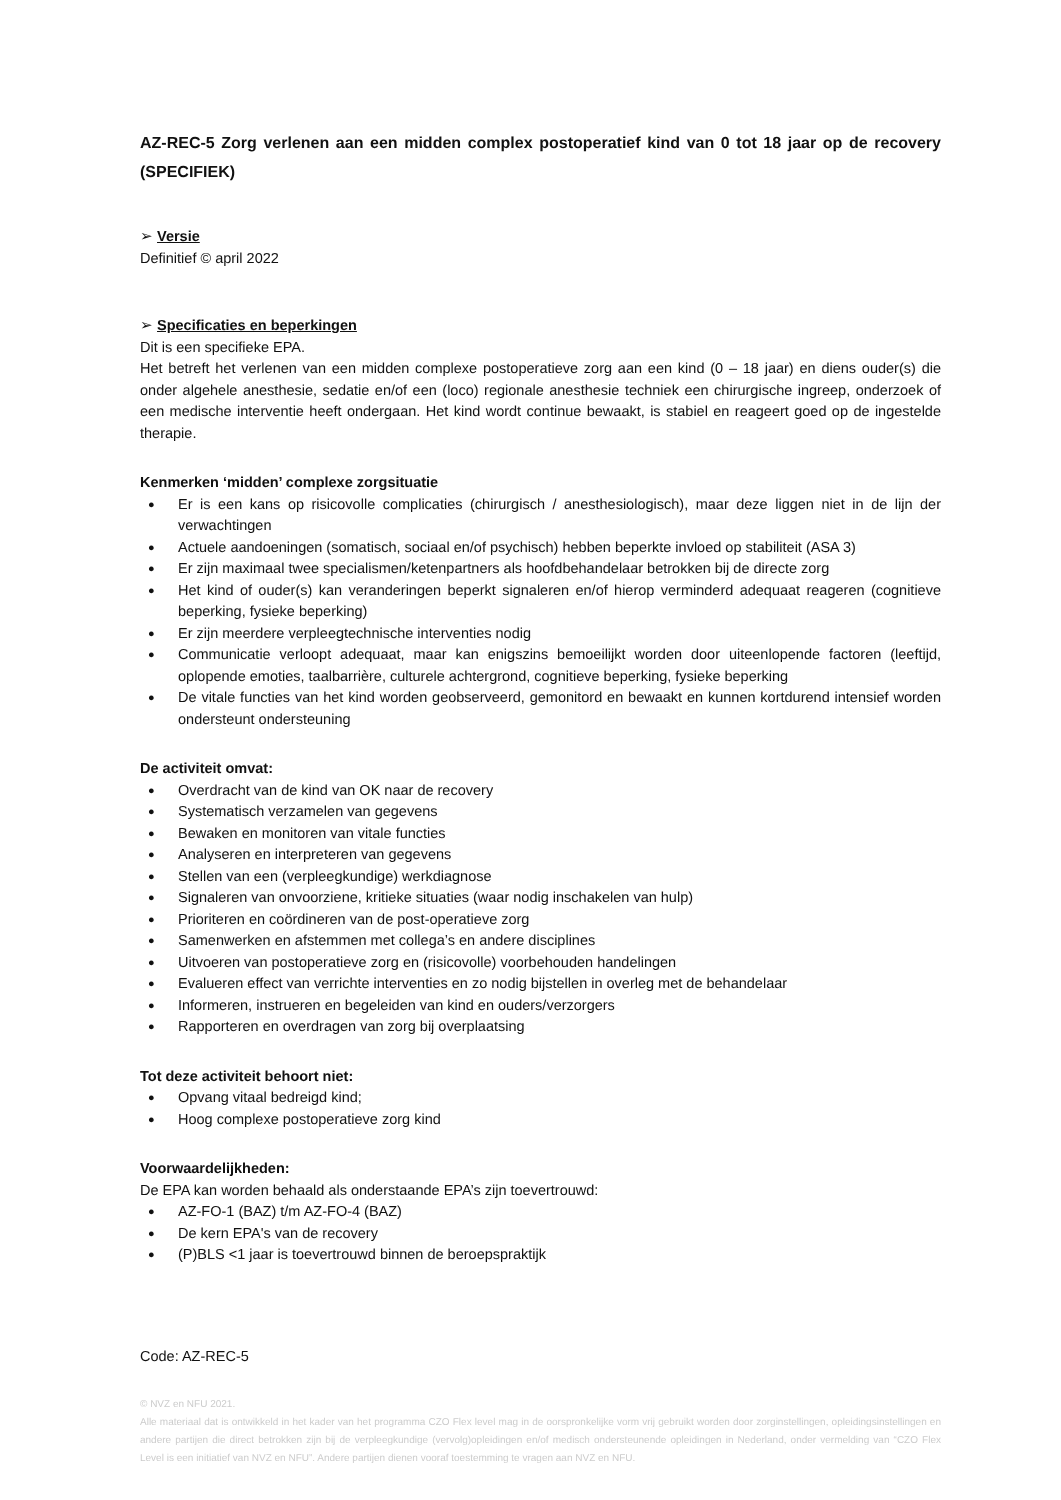AZ-REC-5 Zorg verlenen aan een midden complex postoperatief kind van 0 tot 18 jaar op de recovery (SPECIFIEK)
➢ Versie
Definitief © april 2022
➢ Specificaties en beperkingen
Dit is een specifieke EPA.
Het betreft het verlenen van een midden complexe postoperatieve zorg aan een kind (0 – 18 jaar) en diens ouder(s) die onder algehele anesthesie, sedatie en/of een (loco) regionale anesthesie techniek een chirurgische ingreep, onderzoek of een medische interventie heeft ondergaan. Het kind wordt continue bewaakt, is stabiel en reageert goed op de ingestelde therapie.
Kenmerken ‘midden’ complexe zorgsituatie
Er is een kans op risicovolle complicaties (chirurgisch / anesthesiologisch), maar deze liggen niet in de lijn der verwachtingen
Actuele aandoeningen (somatisch, sociaal en/of psychisch) hebben beperkte invloed op stabiliteit (ASA 3)
Er zijn maximaal twee specialismen/ketenpartners als hoofdbehandelaar betrokken bij de directe zorg
Het kind of ouder(s) kan veranderingen beperkt signaleren en/of hierop verminderd adequaat reageren (cognitieve beperking, fysieke beperking)
Er zijn meerdere verpleegtechnische interventies nodig
Communicatie verloopt adequaat, maar kan enigszins bemoeilijkt worden door uiteenlopende factoren (leeftijd, oplopende emoties, taalbarrière, culturele achtergrond, cognitieve beperking, fysieke beperking
De vitale functies van het kind worden geobserveerd, gemonitord en bewaakt en kunnen kortdurend intensief worden ondersteunt ondersteuning
De activiteit omvat:
Overdracht van de kind van OK naar de recovery
Systematisch verzamelen van gegevens
Bewaken en monitoren van vitale functies
Analyseren en interpreteren van gegevens
Stellen van een (verpleegkundige) werkdiagnose
Signaleren van onvoorziene, kritieke situaties (waar nodig inschakelen van hulp)
Prioriteren en coördineren van de post-operatieve zorg
Samenwerken en afstemmen met collega’s en andere disciplines
Uitvoeren van postoperatieve zorg en (risicovolle) voorbehouden handelingen
Evalueren effect van verrichte interventies en zo nodig bijstellen in overleg met de behandelaar
Informeren, instrueren en begeleiden van kind en ouders/verzorgers
Rapporteren en overdragen van zorg bij overplaatsing
Tot deze activiteit behoort niet:
Opvang vitaal bedreigd kind;
Hoog complexe postoperatieve zorg kind
Voorwaardelijkheden:
De EPA kan worden behaald als onderstaande EPA’s zijn toevertrouwd:
AZ-FO-1 (BAZ) t/m AZ-FO-4 (BAZ)
De kern EPA's van de recovery
(P)BLS <1 jaar is toevertrouwd binnen de beroepspraktijk
Code: AZ-REC-5
© NVZ en NFU 2021.
Alle materiaal dat is ontwikkeld in het kader van het programma CZO Flex level mag in de oorspronkelijke vorm vrij gebruikt worden door zorginstellingen, opleidingsinstellingen en andere partijen die direct betrokken zijn bij de verpleegkundige (vervolg)opleidingen en/of medisch ondersteunende opleidingen in Nederland, onder vermelding van “CZO Flex Level is een initiatief van NVZ en NFU”. Andere partijen dienen vooraf toestemming te vragen aan NVZ en NFU.